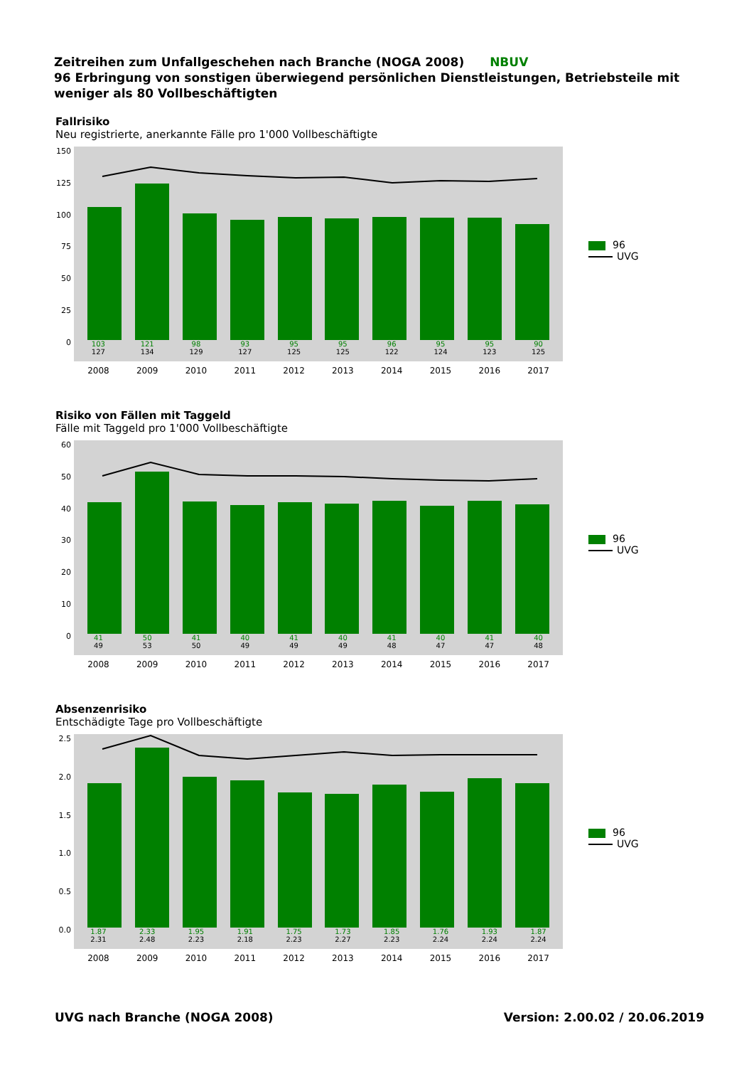Zeitreihen zum Unfallgeschehen nach Branche (NOGA 2008) NBUV
96 Erbringung von sonstigen überwiegend persönlichen Dienstleistungen, Betriebsteile mit weniger als 80 Vollbeschäftigten
Fallrisiko
Neu registrierte, anerkannte Fälle pro 1'000 Vollbeschäftigte
150
125
100
75
50
25
0
103
127
121
134
98
129
93
127
95
125
95
125
96
122
95
124
95
123
90
125
2008 2009 2010 2011 2012 2013 2014 2015 2016 2017
96
UVG
Risiko von Fällen mit Taggeld
Fälle mit Taggeld pro 1'000 Vollbeschäftigte
60
50
40
30
20
10
0
41
49
50
53
41
50
40
49
41
49
40
49
41
48
40
47
41
47
40
48
2008 2009 2010 2011 2012 2013 2014 2015 2016 2017
96
UVG
Absenzenrisiko
Entschädigte Tage pro Vollbeschäftigte
2.5
2.0
1.5
1.0
0.5
0.0
1.87
2.31
2.33
2.48
1.95
2.23
1.91
2.18
1.75
2.23
1.73
2.27
1.85
2.23
1.76
2.24
1.93
2.24
1.87
2.24
2008 2009 2010 2011 2012 2013 2014 2015 2016 2017
96
UVG
UVG nach Branche (NOGA 2008) Version: 2.00.02 / 20.06.2019